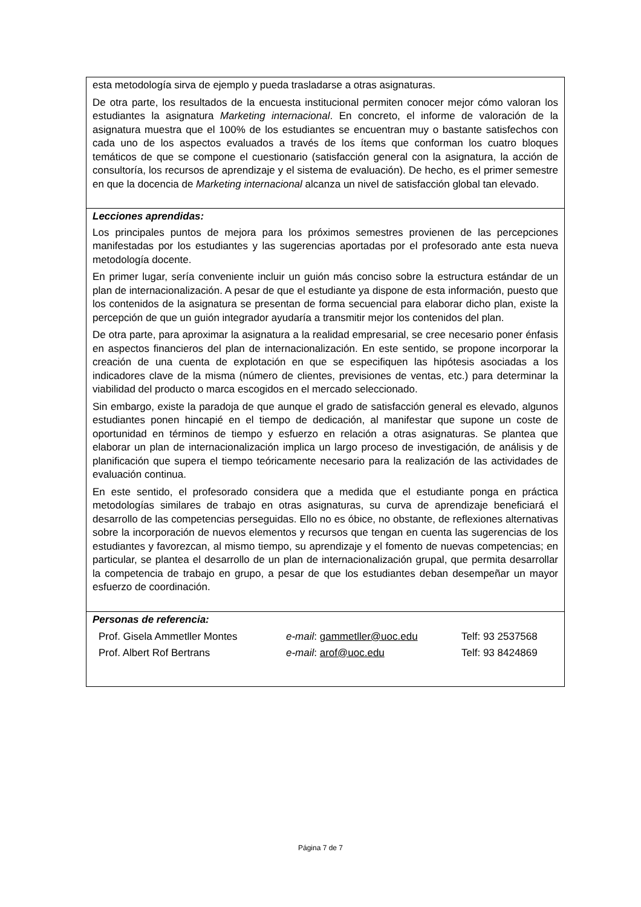esta metodología sirva de ejemplo y pueda trasladarse a otras asignaturas.
De otra parte, los resultados de la encuesta institucional permiten conocer mejor cómo valoran los estudiantes la asignatura Marketing internacional. En concreto, el informe de valoración de la asignatura muestra que el 100% de los estudiantes se encuentran muy o bastante satisfechos con cada uno de los aspectos evaluados a través de los ítems que conforman los cuatro bloques temáticos de que se compone el cuestionario (satisfacción general con la asignatura, la acción de consultoría, los recursos de aprendizaje y el sistema de evaluación). De hecho, es el primer semestre en que la docencia de Marketing internacional alcanza un nivel de satisfacción global tan elevado.
Lecciones aprendidas:
Los principales puntos de mejora para los próximos semestres provienen de las percepciones manifestadas por los estudiantes y las sugerencias aportadas por el profesorado ante esta nueva metodología docente.
En primer lugar, sería conveniente incluir un guión más conciso sobre la estructura estándar de un plan de internacionalización. A pesar de que el estudiante ya dispone de esta información, puesto que los contenidos de la asignatura se presentan de forma secuencial para elaborar dicho plan, existe la percepción de que un guión integrador ayudaría a transmitir mejor los contenidos del plan.
De otra parte, para aproximar la asignatura a la realidad empresarial, se cree necesario poner énfasis en aspectos financieros del plan de internacionalización. En este sentido, se propone incorporar la creación de una cuenta de explotación en que se especifiquen las hipótesis asociadas a los indicadores clave de la misma (número de clientes, previsiones de ventas, etc.) para determinar la viabilidad del producto o marca escogidos en el mercado seleccionado.
Sin embargo, existe la paradoja de que aunque el grado de satisfacción general es elevado, algunos estudiantes ponen hincapié en el tiempo de dedicación, al manifestar que supone un coste de oportunidad en términos de tiempo y esfuerzo en relación a otras asignaturas. Se plantea que elaborar un plan de internacionalización implica un largo proceso de investigación, de análisis y de planificación que supera el tiempo teóricamente necesario para la realización de las actividades de evaluación continua.
En este sentido, el profesorado considera que a medida que el estudiante ponga en práctica metodologías similares de trabajo en otras asignaturas, su curva de aprendizaje beneficiará el desarrollo de las competencias perseguidas. Ello no es óbice, no obstante, de reflexiones alternativas sobre la incorporación de nuevos elementos y recursos que tengan en cuenta las sugerencias de los estudiantes y favorezcan, al mismo tiempo, su aprendizaje y el fomento de nuevas competencias; en particular, se plantea el desarrollo de un plan de internacionalización grupal, que permita desarrollar la competencia de trabajo en grupo, a pesar de que los estudiantes deban desempeñar un mayor esfuerzo de coordinación.
Personas de referencia:
| Prof. Gisela Ammetller Montes | e-mail : gammetller@uoc.edu | Telf: 93 2537568 |
| Prof. Albert Rof Bertrans | e-mail : arof@uoc.edu | Telf: 93 8424869 |
Página 7 de 7